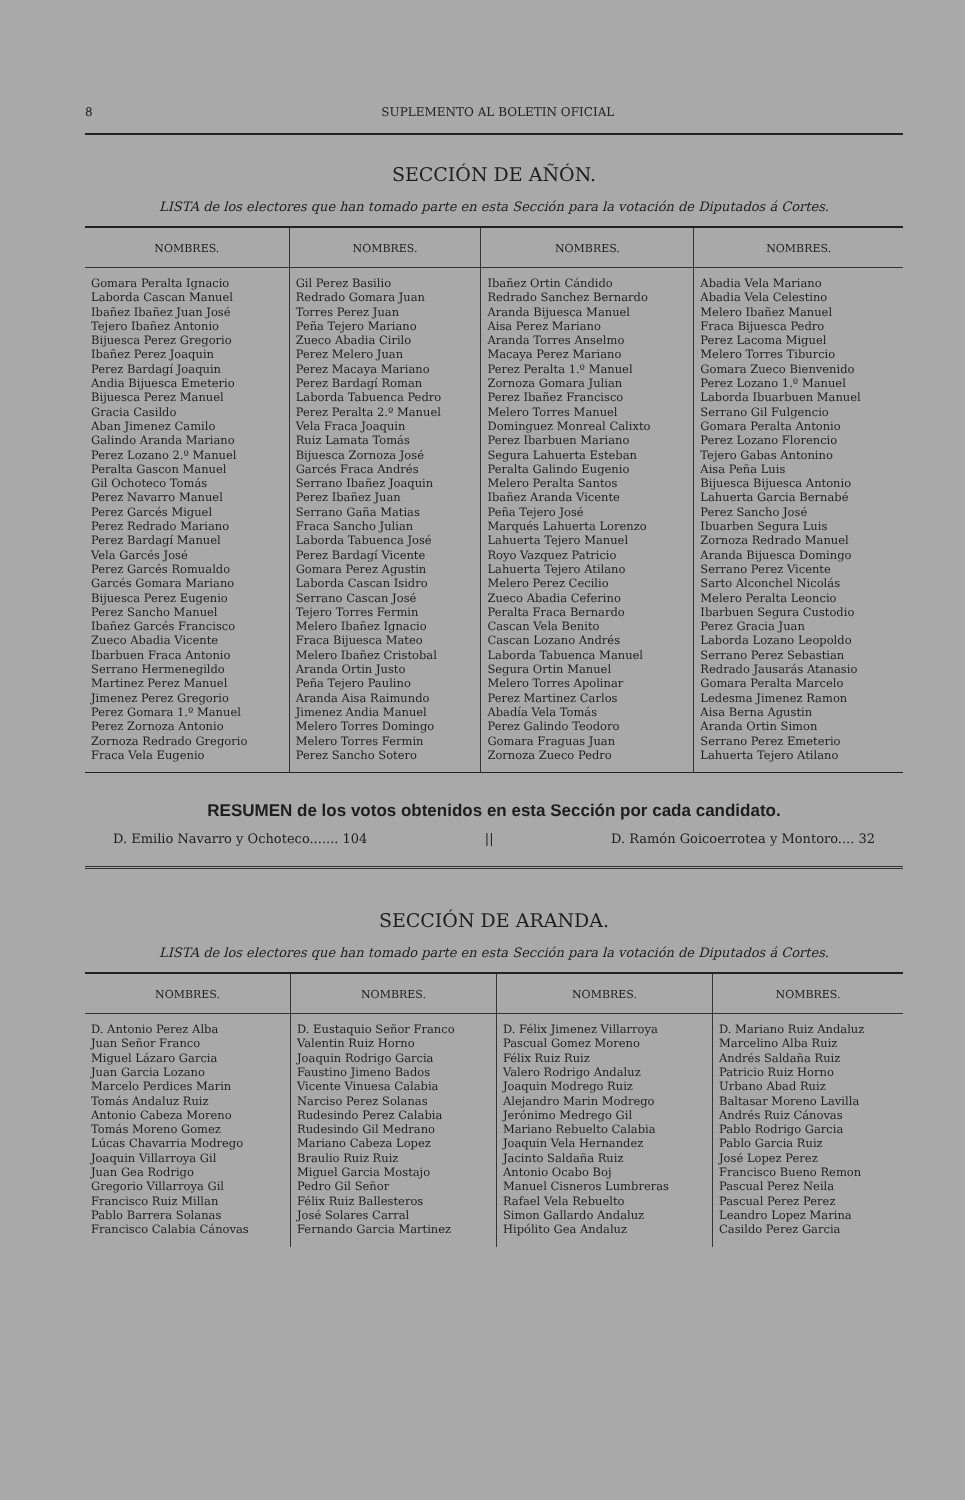8 SUPLEMENTO AL BOLETIN OFICIAL
SECCIÓN DE AÑÓN.
LISTA de los electores que han tomado parte en esta Sección para la votación de Diputados á Cortes.
| NOMBRES. | NOMBRES. | NOMBRES. | NOMBRES. |
| --- | --- | --- | --- |
| Gomara Peralta Ignacio Laborda Cascan Manuel Ibañez Ibañez Juan José Tejero Ibañez Antonio Bijuesca Perez Gregorio Ibañez Perez Joaquin Perez Bardagí Joaquin Andia Bijuesca Emeterio Bijuesca Perez Manuel Gracia Casildo Aban Jimenez Camilo Galindo Aranda Mariano Perez Lozano 2.º Manuel Peralta Gascon Manuel Gil Ochoteco Tomás Perez Navarro Manuel Perez Garcés Miguel Perez Redrado Mariano Perez Bardagí Manuel Vela Garcés José Perez Garcés Romualdo Garcés Gomara Mariano Bijuesca Perez Eugenio Perez Sancho Manuel Ibañez Garcés Francisco Zueco Abadia Vicente Ibarbuen Fraca Antonio Serrano Hermenegildo Martinez Perez Manuel Jimenez Perez Gregorio Perez Gomara 1.º Manuel Perez Zornoza Antonio Zornoza Redrado Gregorio Fraca Vela Eugenio | Gil Perez Basilio Redrado Gomara Juan Torres Perez Juan Peña Tejero Mariano Zueco Abadia Cirilo Perez Melero Juan Perez Macaya Mariano Perez Bardagí Roman Laborda Tabuenca Pedro Perez Peralta 2.º Manuel Vela Fraca Joaquin Ruiz Lamata Tomás Bijuesca Zornoza José Garcés Fraca Andrés Serrano Ibañez Joaquin Perez Ibañez Juan Serrano Gaña Matias Fraca Sancho Julian Laborda Tabuenca José Perez Bardagí Vicente Gomara Perez Agustin Laborda Cascan Isidro Serrano Cascan José Tejero Torres Fermin Melero Ibañez Ignacio Fraca Bijuesca Mateo Melero Ibañez Cristobal Aranda Ortin Justo Peña Tejero Paulino Aranda Aisa Raimundo Jimenez Andia Manuel Melero Torres Domingo Melero Torres Fermin Perez Sancho Sotero | Ibañez Ortin Cándido Redrado Sanchez Bernardo Aranda Bijuesca Manuel Aisa Perez Mariano Aranda Torres Anselmo Macaya Perez Mariano Perez Peralta 1.º Manuel Zornoza Gomara Julian Perez Ibañez Francisco Melero Torres Manuel Dominguez Monreal Calixto Perez Ibarbuen Mariano Segura Lahuerta Esteban Peralta Galindo Eugenio Melero Peralta Santos Ibañez Aranda Vicente Peña Tejero José Marqués Lahuerta Lorenzo Lahuerta Tejero Manuel Royo Vazquez Patricio Lahuerta Tejero Atilano Melero Perez Cecilio Zueco Abadia Ceferino Peralta Fraca Bernardo Cascan Vela Benito Cascan Lozano Andrés Laborda Tabuenca Manuel Segura Ortin Manuel Melero Torres Apolinar Perez Martinez Carlos Abadía Vela Tomás Perez Galindo Teodoro Gomara Fraguas Juan Zornoza Zueco Pedro | Abadia Vela Mariano Abadia Vela Celestino Melero Ibañez Manuel Fraca Bijuesca Pedro Perez Lacoma Miguel Melero Torres Tiburcio Gomara Zueco Bienvenido Perez Lozano 1.º Manuel Laborda Ibuarbuen Manuel Serrano Gil Fulgencio Gomara Peralta Antonio Perez Lozano Florencio Tejero Gabas Antonino Aisa Peña Luis Bijuesca Bijuesca Antonio Lahuerta Garcia Bernabé Perez Sancho José Ibuarben Segura Luis Zornoza Redrado Manuel Aranda Bijuesca Domingo Serrano Perez Vicente Sarto Alconchel Nicolás Melero Peralta Leoncio Ibarbuen Segura Custodio Perez Gracia Juan Laborda Lozano Leopoldo Serrano Perez Sebastian Redrado Jausarás Atanasio Gomara Peralta Marcelo Ledesma Jimenez Ramon Aisa Berna Agustin Aranda Ortin Simon Serrano Perez Emeterio Lahuerta Tejero Atilano |
RESUMEN de los votos obtenidos en esta Sección por cada candidato.
D. Emilio Navarro y Ochoteco....... 104 || D. Ramón Goicoerrotea y Montoro.... 32
SECCIÓN DE ARANDA.
LISTA de los electores que han tomado parte en esta Sección para la votación de Diputados á Cortes.
| NOMBRES. | NOMBRES. | NOMBRES. | NOMBRES. |
| --- | --- | --- | --- |
| D. Antonio Perez Alba Juan Señor Franco Miguel Lázaro Garcia Juan Garcia Lozano Marcelo Perdices Marin Tomás Andaluz Ruiz Antonio Cabeza Moreno Tomás Moreno Gomez Lúcas Chavarria Modrego Joaquin Villarroya Gil Juan Gea Rodrigo Gregorio Villarroya Gil Francisco Ruiz Millan Pablo Barrera Solanas Francisco Calabia Cánovas | D. Eustaquio Señor Franco Valentin Ruiz Horno Joaquin Rodrigo Garcia Faustino Jimeno Bados Vicente Vinuesa Calabia Narciso Perez Solanas Rudesindo Perez Calabia Rudesindo Gil Medrano Mariano Cabeza Lopez Braulio Ruiz Ruiz Miguel Garcia Mostajo Pedro Gil Señor Félix Ruiz Ballesteros José Solares Carral Fernando Garcia Martinez | D. Félix Jimenez Villarroya Pascual Gomez Moreno Félix Ruiz Ruiz Valero Rodrigo Andaluz Joaquin Modrego Ruiz Alejandro Marin Modrego Jerónimo Medrego Gil Mariano Rebuelto Calabia Joaquin Vela Hernandez Jacinto Saldaña Ruiz Antonio Ocabo Boj Manuel Cisneros Lumbreras Rafael Vela Rebuelto Simon Gallardo Andaluz Hipólito Gea Andaluz | D. Mariano Ruiz Andaluz Marcelino Alba Ruiz Andrés Saldaña Ruiz Patricio Ruiz Horno Urbano Abad Ruiz Baltasar Moreno Lavilla Andrés Ruiz Cánovas Pablo Rodrigo Garcia Pablo Garcia Ruiz José Lopez Perez Francisco Bueno Remon Pascual Perez Neila Pascual Perez Perez Leandro Lopez Marina Casildo Perez Garcia |